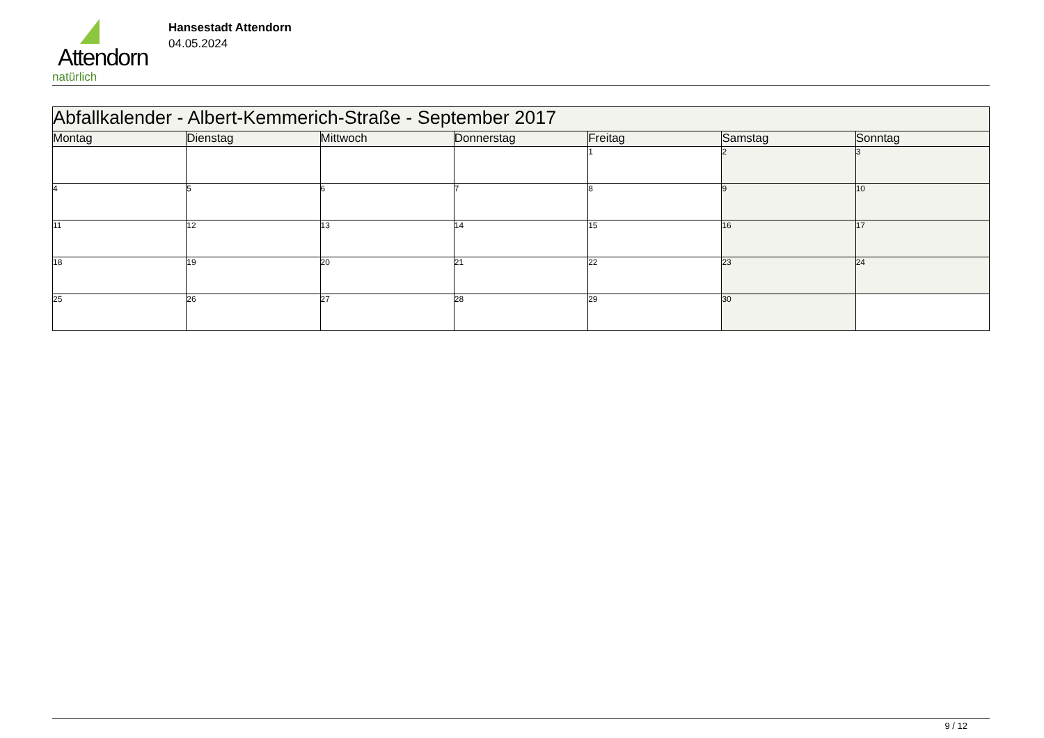Attendorn
natürlich
Hansestadt Attendorn
04.05.2024
| Abfallkalender - Albert-Kemmerich-Straße - September 2017 | | | | | | |
| Montag | Dienstag | Mittwoch | Donnerstag | Freitag | Samstag | Sonntag |
| | | | | 1 | 2 | 3 |
| 4 | 5 | 6 | 7 | 8 | 9 | 10 |
| 11 | 12 | 13 | 14 | 15 | 16 | 17 |
| 18 | 19 | 20 | 21 | 22 | 23 | 24 |
| 25 | 26 | 27 | 28 | 29 | 30 | |
9 / 12